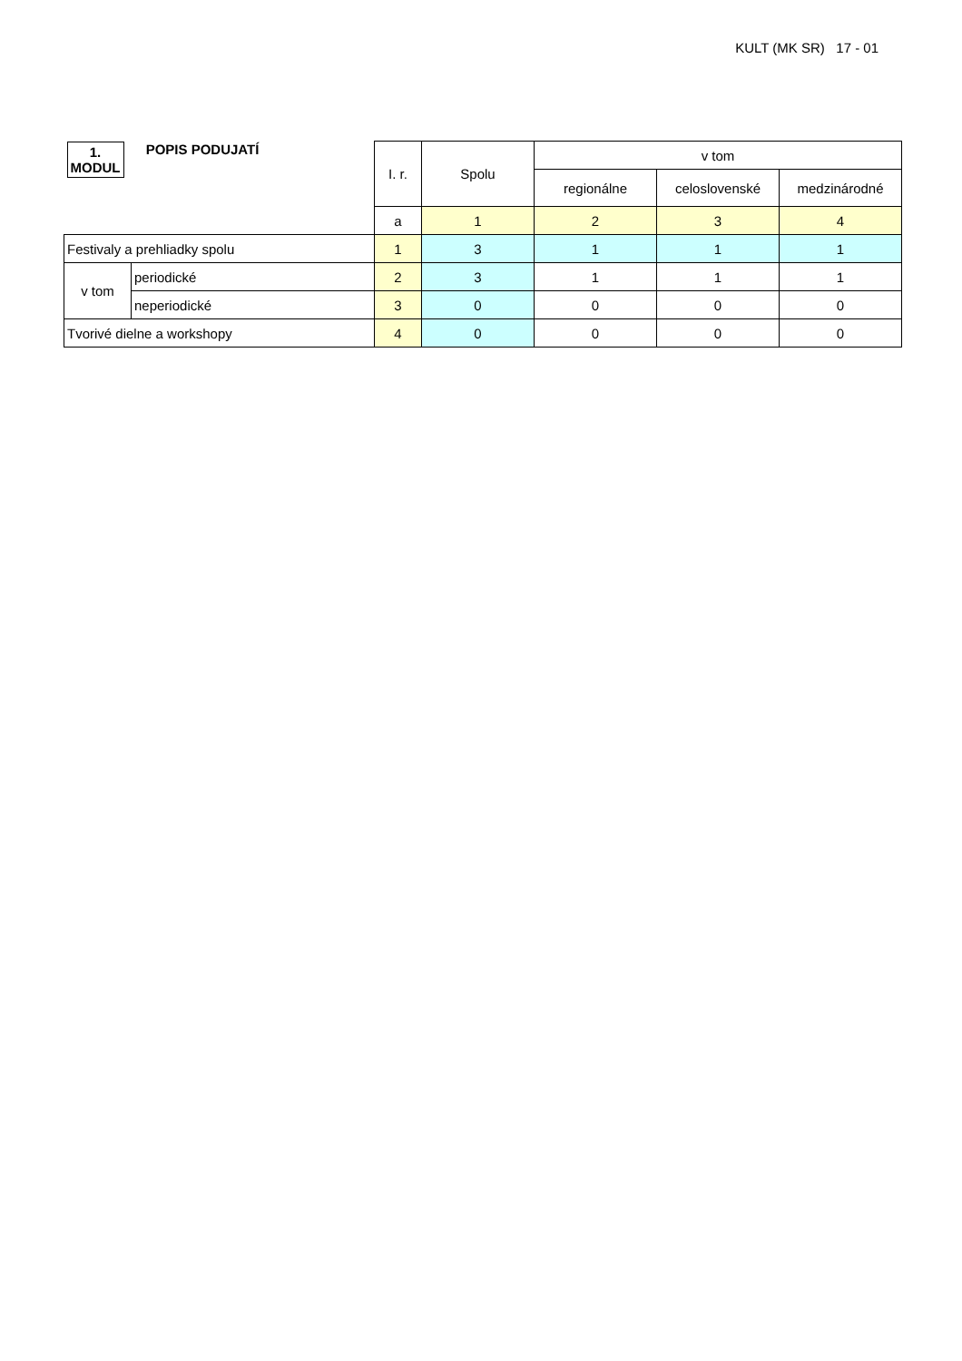KULT (MK SR) 17 - 01
| 1. MODUL POPIS PODUJATÍ | | I. r. | Spolu | v tom | | |
| | | | | regionálne | celoslovenské | medzinárodné |
| | | a | 1 | 2 | 3 | 4 |
| Festivaly a prehliadky spolu | | 1 | 3 | 1 | 1 | 1 |
| v tom | periodické | 2 | 3 | 1 | 1 | 1 |
| | neperiodické | 3 | 0 | 0 | 0 | 0 |
| Tvorivé dielne a workshopy | | 4 | 0 | 0 | 0 | 0 |